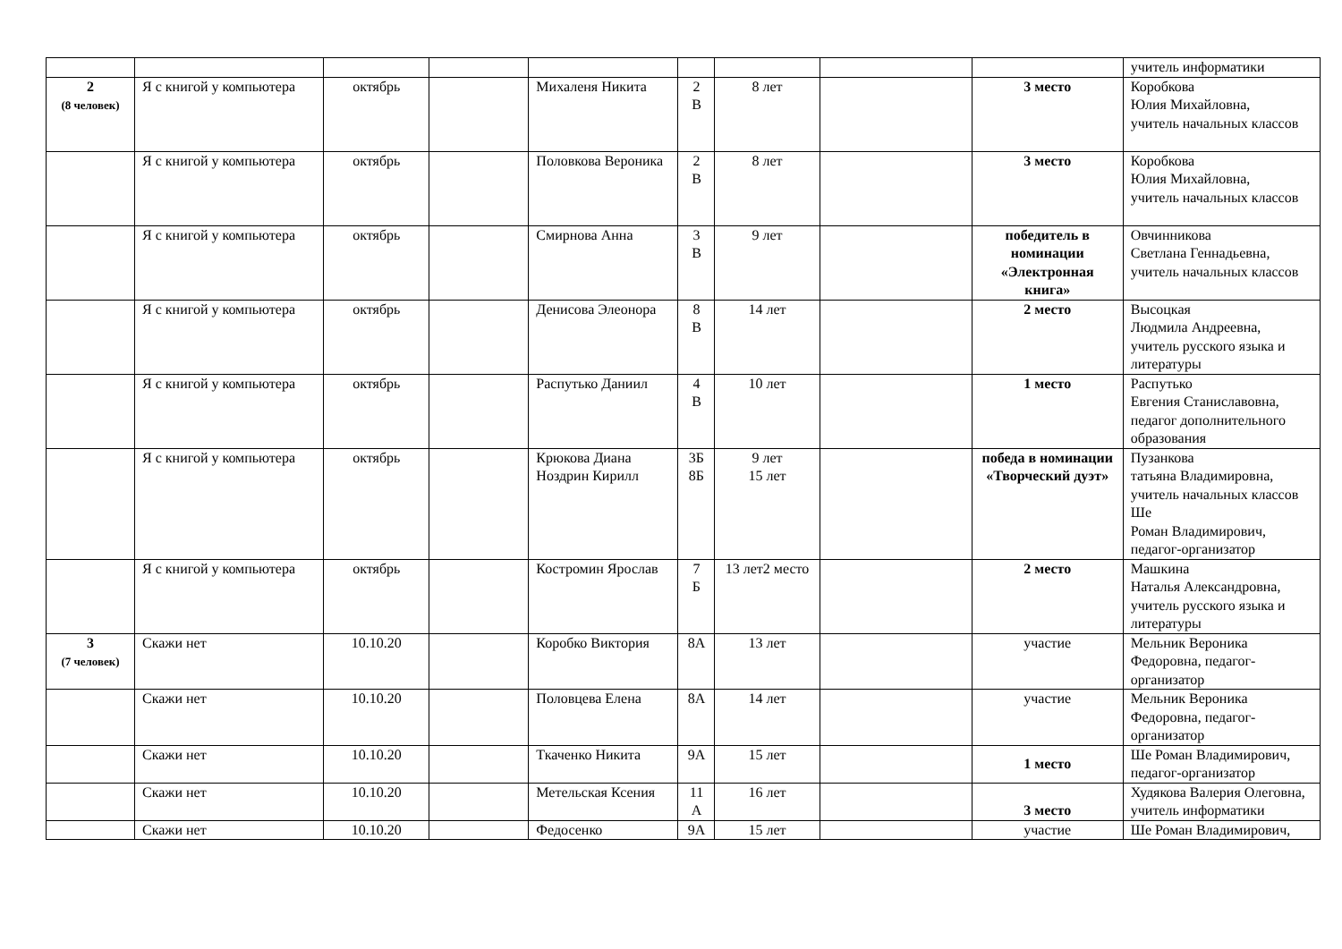| | | | | | | | | | учитель информатики |
| 2 (8 человек) | Я с книгой у компьютера | октябрь | | Михаленя Никита | 2 В | 8 лет | | 3 место | Коробкова Юлия Михайловна, учитель начальных классов |
| | Я с книгой у компьютера | октябрь | | Половкова Вероника | 2 В | 8 лет | | 3 место | Коробкова Юлия Михайловна, учитель начальных классов |
| | Я с книгой у компьютера | октябрь | | Смирнова Анна | 3 В | 9 лет | | победитель в номинации «Электронная книга» | Овчинникова Светлана Геннадьевна, учитель начальных классов |
| | Я с книгой у компьютера | октябрь | | Денисова Элеонора | 8 В | 14 лет | | 2 место | Высоцкая Людмила Андреевна, учитель русского языка и литературы |
| | Я с книгой у компьютера | октябрь | | Распутько Даниил | 4 В | 10 лет | | 1 место | Распутько Евгения Станиславовна, педагог дополнительного образования |
| | Я с книгой у компьютера | октябрь | | Крюкова Диана Ноздрин Кирилл | 3Б 8Б | 9 лет 15 лет | | победа в номинации «Творческий дуэт» | Пузанкова татьяна Владимировна, учитель начальных классов Ше Роман Владимирович, педагог-организатор |
| | Я с книгой у компьютера | октябрь | | Костромин Ярослав | 7 Б | 13 лет2 место | | 2 место | Машкина Наталья Александровна, учитель русского языка и литературы |
| 3 (7 человек) | Скажи нет | 10.10.20 | | Коробко Виктория | 8А | 13 лет | | участие | Мельник Вероника Федоровна, педагог-организатор |
| | Скажи нет | 10.10.20 | | Половцева Елена | 8А | 14 лет | | участие | Мельник Вероника Федоровна, педагог-организатор |
| | Скажи нет | 10.10.20 | | Ткаченко Никита | 9А | 15 лет | | 1 место | Ше Роман Владимирович, педагог-организатор |
| | Скажи нет | 10.10.20 | | Метельская Ксения | 11 А | 16 лет | | 3 место | Худякова Валерия Олеговна, учитель информатики |
| | Скажи нет | 10.10.20 | | Федосенко | 9А | 15 лет | | участие | Ше Роман Владимирович, |